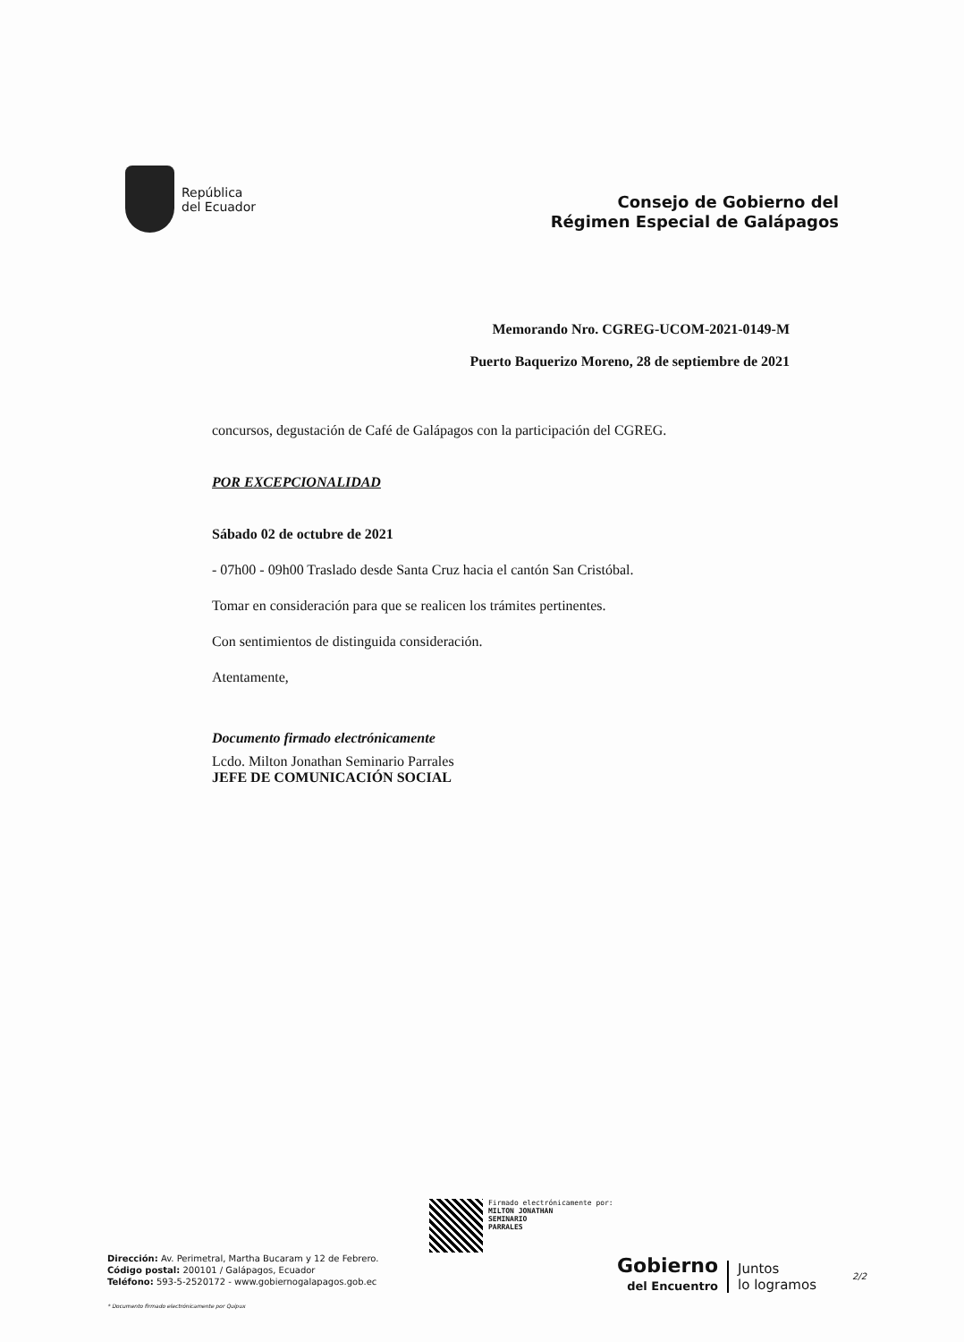República
del Ecuador
Consejo de Gobierno del
Régimen Especial de Galápagos
Memorando Nro. CGREG-UCOM-2021-0149-M
Puerto Baquerizo Moreno, 28 de septiembre de 2021
concursos, degustación de Café de Galápagos con la participación del CGREG.
POR EXCEPCIONALIDAD
Sábado 02 de octubre de 2021
- 07h00 - 09h00 Traslado desde Santa Cruz hacia el cantón San Cristóbal.
Tomar en consideración para que se realicen los trámites pertinentes.
Con sentimientos de distinguida consideración.
Atentamente,
Documento firmado electrónicamente
Lcdo. Milton Jonathan Seminario Parrales
JEFE DE COMUNICACIÓN SOCIAL
Firmado electrónicamente por:
MILTON JONATHAN
SEMINARIO
PARRALES
Dirección: Av. Perimetral, Martha Bucaram y 12 de Febrero.
Código postal: 200101 / Galápagos, Ecuador
Teléfono: 593-5-2520172 - www.gobiernogalapagos.gob.ec
* Documento firmado electrónicamente por Quipux
Gobierno
del Encuentro
Juntos
lo logramos
2/2